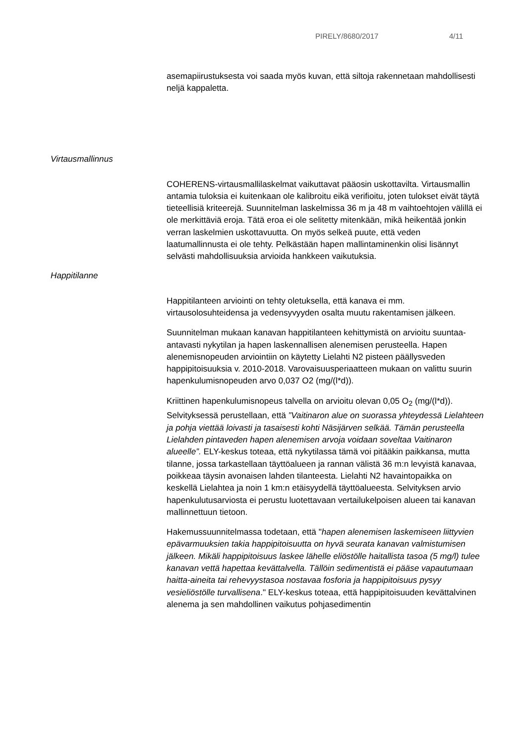PIRELY/8680/2017 4/11
asemapiirustuksesta voi saada myös kuvan, että siltoja rakennetaan mahdollisesti neljä kappaletta.
Virtausmallinnus
COHERENS-virtausmallilaskelmat vaikuttavat pääosin uskottavilta. Virtausmallin antamia tuloksia ei kuitenkaan ole kalibroitu eikä verifioitu, joten tulokset eivät täytä tieteellisiä kriteerejä. Suunnitelman laskelmissa 36 m ja 48 m vaihtoehtojen välillä ei ole merkittäviä eroja. Tätä eroa ei ole selitetty mitenkään, mikä heikentää jonkin verran laskelmien uskottavuutta. On myös selkeä puute, että veden laatumallinnusta ei ole tehty. Pelkästään hapen mallintaminenkin olisi lisännyt selvästi mahdollisuuksia arvioida hankkeen vaikutuksia.
Happitilanne
Happitilanteen arviointi on tehty oletuksella, että kanava ei mm. virtausolosuhteidensa ja vedensyvyyden osalta muutu rakentamisen jälkeen.
Suunnitelman mukaan kanavan happitilanteen kehittymistä on arvioitu suuntaa-antavasti nykytilan ja hapen laskennallisen alenemisen perusteella. Hapen alenemisnopeuden arviointiin on käytetty Lielahti N2 pisteen päällysveden happipitoisuuksia v. 2010-2018. Varovaisuusperiaatteen mukaan on valittu suurin hapenkulumisnopeuden arvo 0,037 O2 (mg/(l*d)).
Kriittinen hapenkulumisnopeus talvella on arvioitu olevan 0,05 O<sub>2</sub> (mg/(l*d)). Selvityksessä perustellaan, että ”Vaitinaron alue on suorassa yhteydessä Lielahteen ja pohja viettää loivasti ja tasaisesti kohti Näsijärven selkää. Tämän perusteella Lielahden pintaveden hapen alenemisen arvoja voidaan soveltaa Vaitinaron alueelle”. ELY-keskus toteaa, että nykytilassa tämä voi pitääkin paikkansa, mutta tilanne, jossa tarkastellaan täyttöalueen ja rannan välistä 36 m:n levyistä kanavaa, poikkeaa täysin avonaisen lahden tilanteesta. Lielahti N2 havaintopaikka on keskellä Lielahtea ja noin 1 km:n etäisyydellä täyttöalueesta. Selvityksen arvio hapenkulutusarviosta ei perustu luotettavaan vertailukelpoisen alueen tai kanavan mallinnettuun tietoon.
Hakemussuunnitelmassa todetaan, että "hapen alenemisen laskemiseen liittyvien epävarmuuksien takia happipitoisuutta on hyvä seurata kanavan valmistumisen jälkeen. Mikäli happipitoisuus laskee lähelle eliöstölle haitallista tasoa (5 mg/l) tulee kanavan vettä hapettaa kevättalvella. Tällöin sedimentistä ei pääse vapautumaan haitta-aineita tai rehevyystasoa nostavaa fosforia ja happipitoisuus pysyy vesieliöstölle turvallisena." ELY-keskus toteaa, että happipitoisuuden kevättalvinen alenema ja sen mahdollinen vaikutus pohjasedimentin